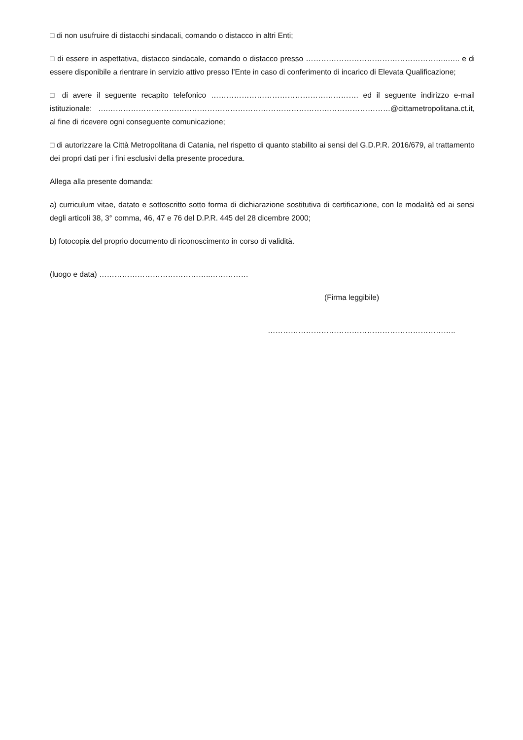□ di non usufruire di distacchi sindacali, comando o distacco in altri Enti;
□ di essere in aspettativa, distacco sindacale, comando o distacco presso ………………………………………………..….. e di essere disponibile a rientrare in servizio attivo presso l’Ente in caso di conferimento di incarico di Elevata Qualificazione;
□ di avere il seguente recapito telefonico …………………………………………………. ed il seguente indirizzo e-mail istituzionale: ….…………………………………………………………………………………………………@cittametropolitana.ct.it, al fine di ricevere ogni conseguente comunicazione;
□ di autorizzare la Città Metropolitana di Catania, nel rispetto di quanto stabilito ai sensi del G.D.P.R. 2016/679, al trattamento dei propri dati per i fini esclusivi della presente procedura.
Allega alla presente domanda:
a) curriculum vitae, datato e sottoscritto sotto forma di dichiarazione sostitutiva di certificazione, con le modalità ed ai sensi degli articoli 38, 3° comma, 46, 47 e 76 del D.P.R. 445 del 28 dicembre 2000;
b) fotocopia del proprio documento di riconoscimento in corso di validità.
(luogo e data) ……………………………………..……………
(Firma leggibile)
………………………………………………………………..